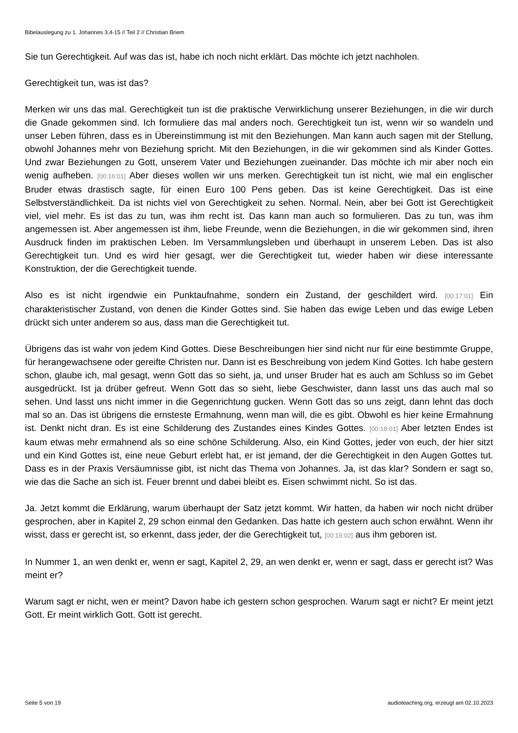Bibelauslegung zu 1. Johannes 3,4-15 // Teil 2 // Christian Briem
Sie tun Gerechtigkeit. Auf was das ist, habe ich noch nicht erklärt. Das möchte ich jetzt nachholen.
Gerechtigkeit tun, was ist das?
Merken wir uns das mal. Gerechtigkeit tun ist die praktische Verwirklichung unserer Beziehungen, in die wir durch die Gnade gekommen sind. Ich formuliere das mal anders noch. Gerechtigkeit tun ist, wenn wir so wandeln und unser Leben führen, dass es in Übereinstimmung ist mit den Beziehungen. Man kann auch sagen mit der Stellung, obwohl Johannes mehr von Beziehung spricht. Mit den Beziehungen, in die wir gekommen sind als Kinder Gottes. Und zwar Beziehungen zu Gott, unserem Vater und Beziehungen zueinander. Das möchte ich mir aber noch ein wenig aufheben. [00:16:01] Aber dieses wollen wir uns merken. Gerechtigkeit tun ist nicht, wie mal ein englischer Bruder etwas drastisch sagte, für einen Euro 100 Pens geben. Das ist keine Gerechtigkeit. Das ist eine Selbstverständlichkeit. Da ist nichts viel von Gerechtigkeit zu sehen. Normal. Nein, aber bei Gott ist Gerechtigkeit viel, viel mehr. Es ist das zu tun, was ihm recht ist. Das kann man auch so formulieren. Das zu tun, was ihm angemessen ist. Aber angemessen ist ihm, liebe Freunde, wenn die Beziehungen, in die wir gekommen sind, ihren Ausdruck finden im praktischen Leben. Im Versammlungsleben und überhaupt in unserem Leben. Das ist also Gerechtigkeit tun. Und es wird hier gesagt, wer die Gerechtigkeit tut, wieder haben wir diese interessante Konstruktion, der die Gerechtigkeit tuende.
Also es ist nicht irgendwie ein Punktaufnahme, sondern ein Zustand, der geschildert wird. [00:17:01] Ein charakteristischer Zustand, von denen die Kinder Gottes sind. Sie haben das ewige Leben und das ewige Leben drückt sich unter anderem so aus, dass man die Gerechtigkeit tut.
Übrigens das ist wahr von jedem Kind Gottes. Diese Beschreibungen hier sind nicht nur für eine bestimmte Gruppe, für herangewachsene oder gereifte Christen nur. Dann ist es Beschreibung von jedem Kind Gottes. Ich habe gestern schon, glaube ich, mal gesagt, wenn Gott das so sieht, ja, und unser Bruder hat es auch am Schluss so im Gebet ausgedrückt. Ist ja drüber gefreut. Wenn Gott das so sieht, liebe Geschwister, dann lasst uns das auch mal so sehen. Und lasst uns nicht immer in die Gegenrichtung gucken. Wenn Gott das so uns zeigt, dann lehnt das doch mal so an. Das ist übrigens die ernsteste Ermahnung, wenn man will, die es gibt. Obwohl es hier keine Ermahnung ist. Denkt nicht dran. Es ist eine Schilderung des Zustandes eines Kindes Gottes. [00:18:01] Aber letzten Endes ist kaum etwas mehr ermahnend als so eine schöne Schilderung. Also, ein Kind Gottes, jeder von euch, der hier sitzt und ein Kind Gottes ist, eine neue Geburt erlebt hat, er ist jemand, der die Gerechtigkeit in den Augen Gottes tut. Dass es in der Praxis Versäumnisse gibt, ist nicht das Thema von Johannes. Ja, ist das klar? Sondern er sagt so, wie das die Sache an sich ist. Feuer brennt und dabei bleibt es. Eisen schwimmt nicht. So ist das.
Ja. Jetzt kommt die Erklärung, warum überhaupt der Satz jetzt kommt. Wir hatten, da haben wir noch nicht drüber gesprochen, aber in Kapitel 2, 29 schon einmal den Gedanken. Das hatte ich gestern auch schon erwähnt. Wenn ihr wisst, dass er gerecht ist, so erkennt, dass jeder, der die Gerechtigkeit tut, [00:19:02] aus ihm geboren ist.
In Nummer 1, an wen denkt er, wenn er sagt, Kapitel 2, 29, an wen denkt er, wenn er sagt, dass er gerecht ist? Was meint er?
Warum sagt er nicht, wen er meint? Davon habe ich gestern schon gesprochen. Warum sagt er nicht? Er meint jetzt Gott. Er meint wirklich Gott. Gott ist gerecht.
Seite 5 von 19 audioteaching.org, erzeugt am 02.10.2023